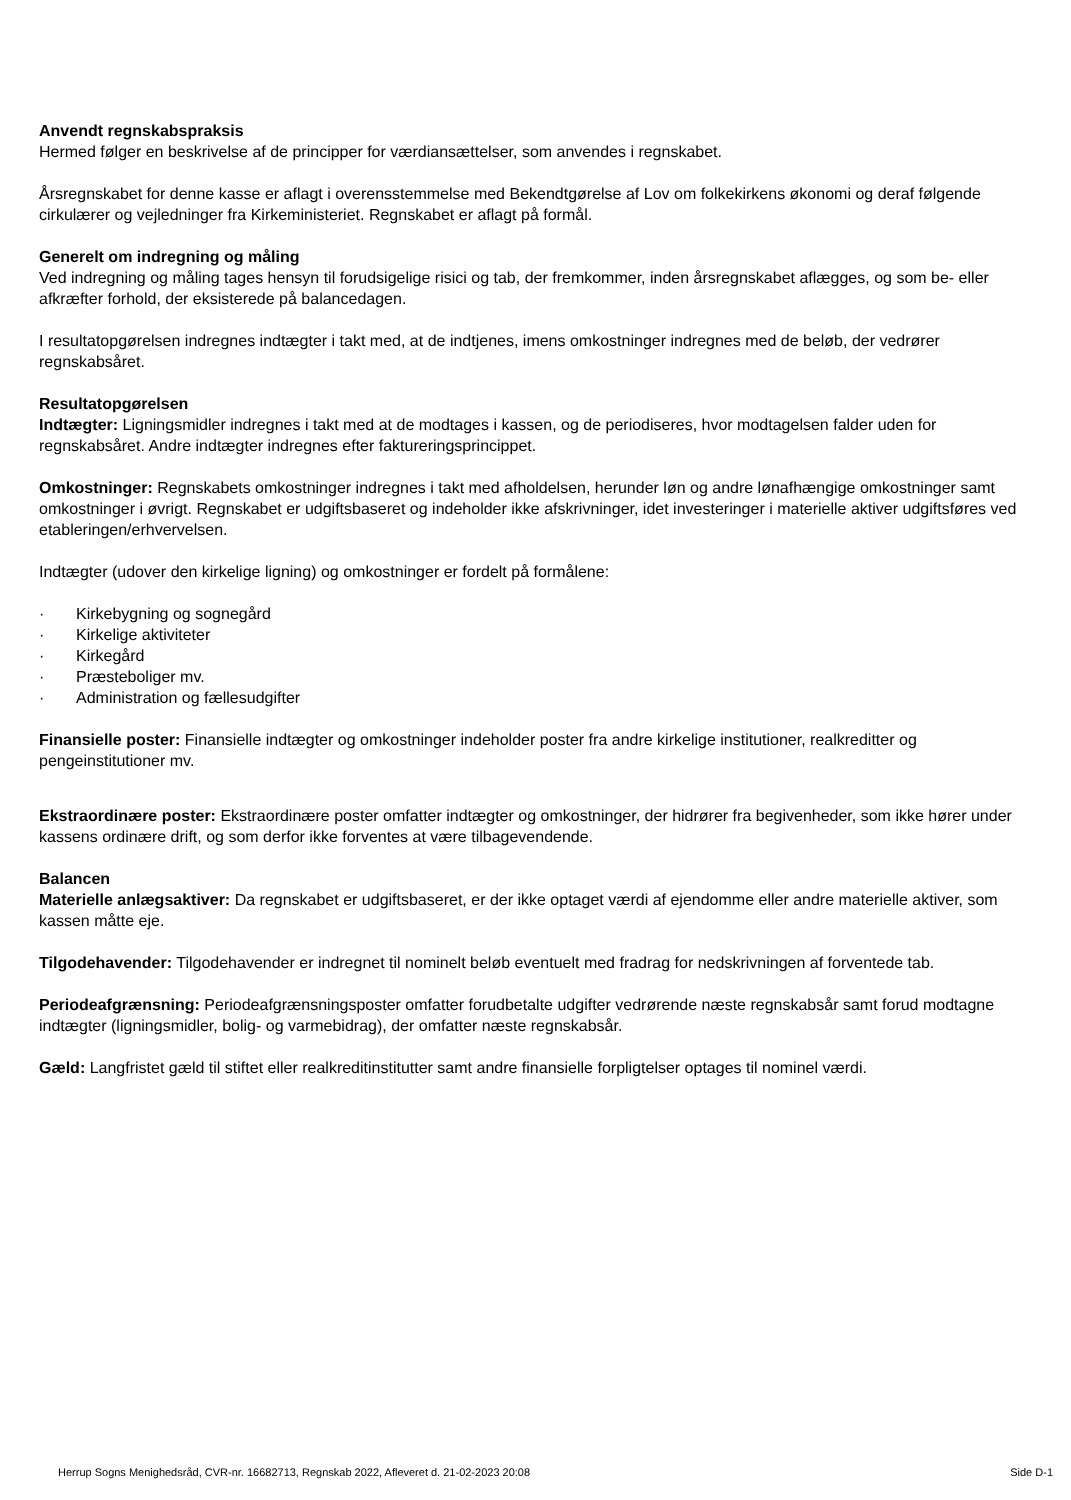Anvendt regnskabspraksis
Hermed følger en beskrivelse af de principper for værdiansættelser, som anvendes i regnskabet.
Årsregnskabet for denne kasse er aflagt i overensstemmelse med Bekendtgørelse af Lov om folkekirkens økonomi og deraf følgende cirkulærer og vejledninger fra Kirkeministeriet. Regnskabet er aflagt på formål.
Generelt om indregning og måling
Ved indregning og måling tages hensyn til forudsigelige risici og tab, der fremkommer, inden årsregnskabet aflægges, og som be- eller afkræfter forhold, der eksisterede på balancedagen.
I resultatopgørelsen indregnes indtægter i takt med, at de indtjenes, imens omkostninger indregnes med de beløb, der vedrører regnskabsåret.
Resultatopgørelsen
Indtægter: Ligningsmidler indregnes i takt med at de modtages i kassen, og de periodiseres, hvor modtagelsen falder uden for regnskabsåret. Andre indtægter indregnes efter faktureringsprincippet.
Omkostninger: Regnskabets omkostninger indregnes i takt med afholdelsen, herunder løn og andre lønafhængige omkostninger samt omkostninger i øvrigt. Regnskabet er udgiftsbaseret og indeholder ikke afskrivninger, idet investeringer i materielle aktiver udgiftsføres ved etableringen/erhvervelsen.
Indtægter (udover den kirkelige ligning) og omkostninger er fordelt på formålene:
· Kirkebygning og sognegård
· Kirkelige aktiviteter
· Kirkegård
· Præsteboliger mv.
· Administration og fællesudgifter
Finansielle poster: Finansielle indtægter og omkostninger indeholder poster fra andre kirkelige institutioner, realkreditter og pengeinstitutioner mv.
Ekstraordinære poster: Ekstraordinære poster omfatter indtægter og omkostninger, der hidrører fra begivenheder, som ikke hører under kassens ordinære drift, og som derfor ikke forventes at være tilbagevendende.
Balancen
Materielle anlægsaktiver: Da regnskabet er udgiftsbaseret, er der ikke optaget værdi af ejendomme eller andre materielle aktiver, som kassen måtte eje.
Tilgodehavender: Tilgodehavender er indregnet til nominelt beløb eventuelt med fradrag for nedskrivningen af forventede tab.
Periodeafgrænsning: Periodeafgrænsningsposter omfatter forudbetalte udgifter vedrørende næste regnskabsår samt forud modtagne indtægter (ligningsmidler, bolig- og varmebidrag), der omfatter næste regnskabsår.
Gæld: Langfristet gæld til stiftet eller realkreditinstitutter samt andre finansielle forpligtelser optages til nominel værdi.
Herrup Sogns Menighedsråd, CVR-nr. 16682713, Regnskab 2022, Afleveret d. 21-02-2023 20:08 Side D-1